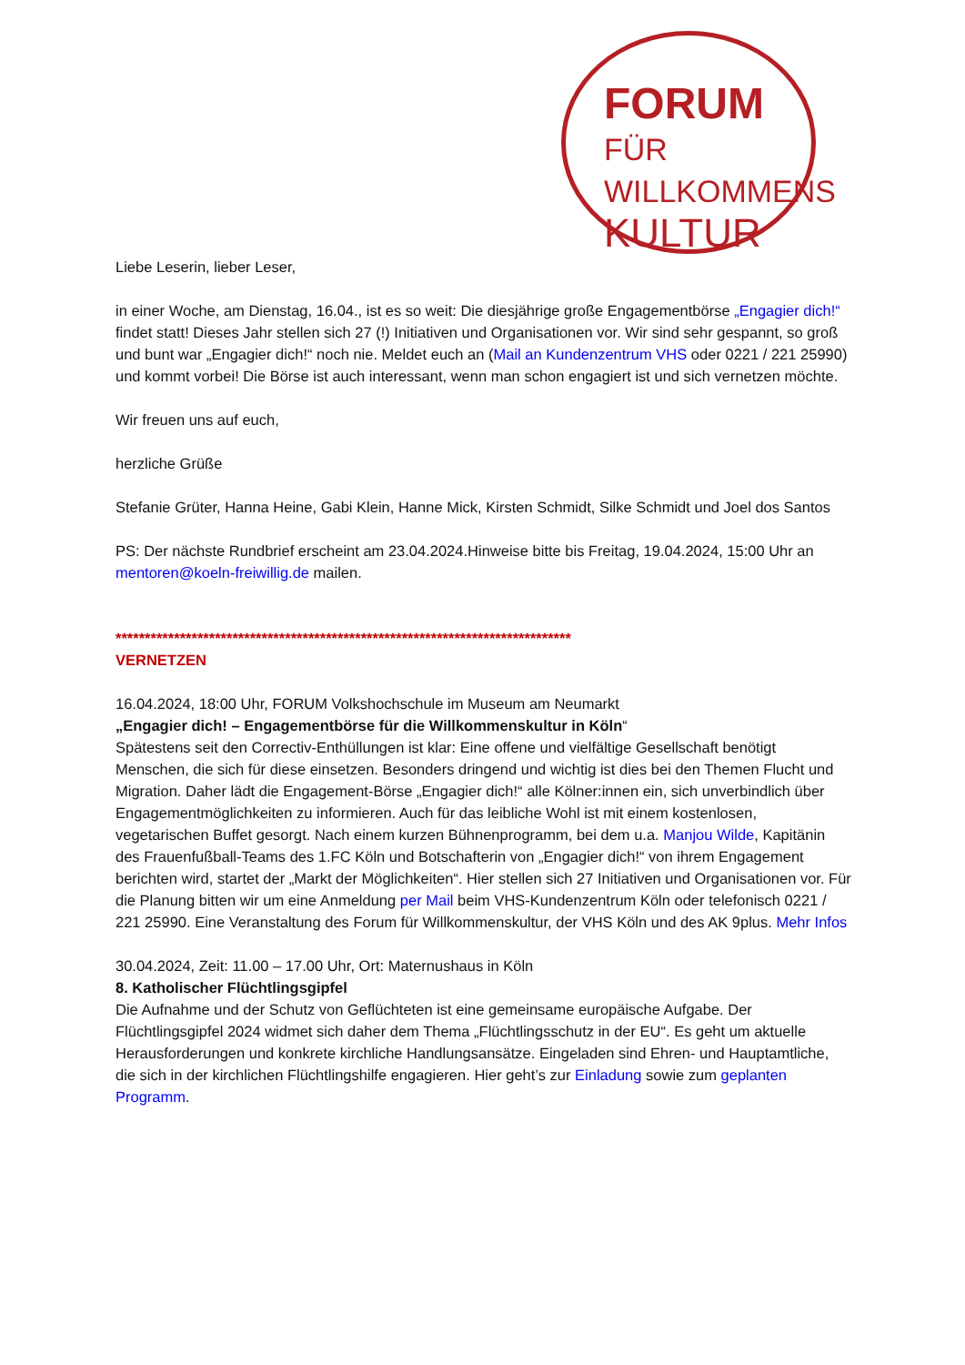FORUM FÜR
WILLKOMMENS
KULTUR
Liebe Leserin, lieber Leser,
in einer Woche, am Dienstag, 16.04., ist es so weit: Die diesjährige große Engagementbörse „Engagier dich!“ findet statt! Dieses Jahr stellen sich 27 (!) Initiativen und Organisationen vor. Wir sind sehr gespannt, so groß und bunt war „Engagier dich!“ noch nie. Meldet euch an (Mail an Kundenzentrum VHS oder 0221 / 221 25990) und kommt vorbei! Die Börse ist auch interessant, wenn man schon engagiert ist und sich vernetzen möchte.
Wir freuen uns auf euch,
herzliche Grüße
Stefanie Grüter, Hanna Heine, Gabi Klein, Hanne Mick, Kirsten Schmidt, Silke Schmidt und Joel dos Santos
PS: Der nächste Rundbrief erscheint am 23.04.2024.Hinweise bitte bis Freitag, 19.04.2024, 15:00 Uhr an mentoren@koeln-freiwillig.de mailen.
******************************************************************************
VERNETZEN
16.04.2024, 18:00 Uhr, FORUM Volkshochschule im Museum am Neumarkt
„Engagier dich! – Engagementbörse für die Willkommenskultur in Köln“
Spätestens seit den Correctiv-Enthüllungen ist klar: Eine offene und vielfältige Gesellschaft benötigt Menschen, die sich für diese einsetzen. Besonders dringend und wichtig ist dies bei den Themen Flucht und Migration. Daher lädt die Engagement-Börse „Engagier dich!“ alle Kölner:innen ein, sich unverbindlich über Engagementmöglichkeiten zu informieren. Auch für das leibliche Wohl ist mit einem kostenlosen, vegetarischen Buffet gesorgt. Nach einem kurzen Bühnenprogramm, bei dem u.a. Manjou Wilde, Kapitänin des Frauenfußball-Teams des 1.FC Köln und Botschafterin von „Engagier dich!“ von ihrem Engagement berichten wird, startet der „Markt der Möglichkeiten“. Hier stellen sich 27 Initiativen und Organisationen vor. Für die Planung bitten wir um eine Anmeldung per Mail beim VHS-Kundenzentrum Köln oder telefonisch 0221 / 221 25990. Eine Veranstaltung des Forum für Willkommenskultur, der VHS Köln und des AK 9plus. Mehr Infos
30.04.2024, Zeit: 11.00 – 17.00 Uhr, Ort: Maternushaus in Köln
8. Katholischer Flüchtlingsgipfel
Die Aufnahme und der Schutz von Geflüchteten ist eine gemeinsame europäische Aufgabe. Der Flüchtlingsgipfel 2024 widmet sich daher dem Thema „Flüchtlingsschutz in der EU“. Es geht um aktuelle Herausforderungen und konkrete kirchliche Handlungsansätze. Eingeladen sind Ehren- und Hauptamtliche, die sich in der kirchlichen Flüchtlingshilfe engagieren. Hier geht’s zur Einladung sowie zum geplanten Programm.